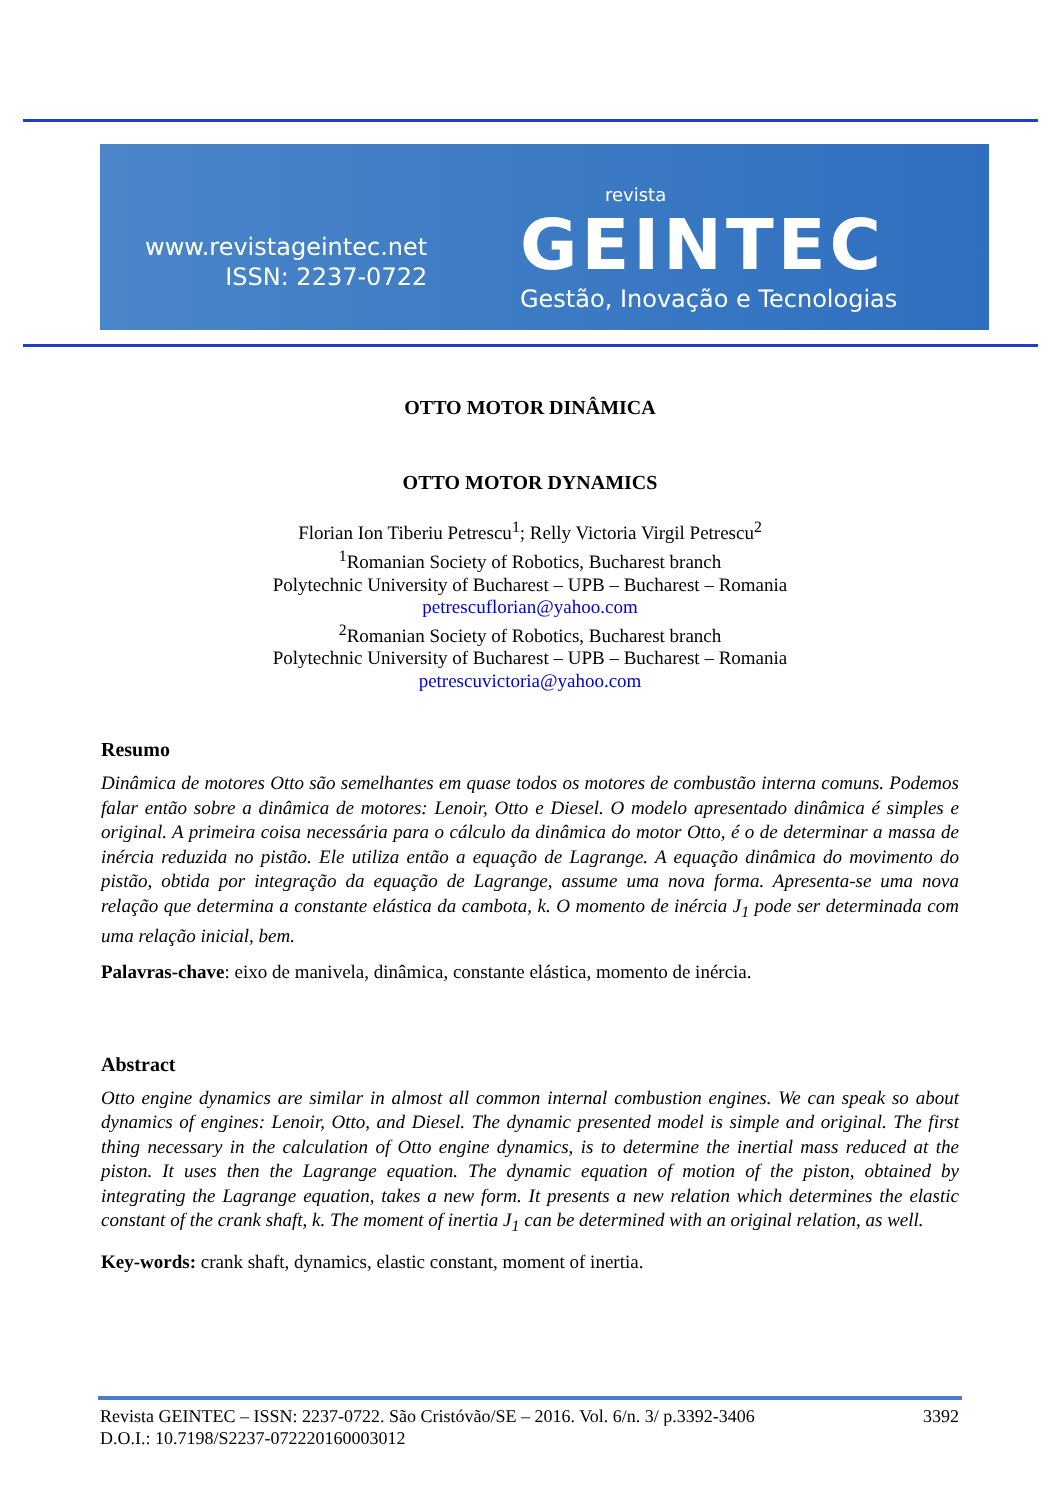www.revistageintec.net
ISSN: 2237-0722
revista
GEINTEC
Gestão, Inovação e Tecnologias
OTTO MOTOR DINÂMICA
OTTO MOTOR DYNAMICS
Florian Ion Tiberiu Petrescu<sup>1</sup>; Relly Victoria Virgil Petrescu<sup>2</sup>
<sup>1</sup> Romanian Society of Robotics, Bucharest branch
Polytechnic University of Bucharest – UPB – Bucharest – Romania
petrescuflorian@yahoo.com
<sup>2</sup> Romanian Society of Robotics, Bucharest branch
Polytechnic University of Bucharest – UPB – Bucharest – Romania
petrescuvictoria@yahoo.com
Resumo
Dinâmica de motores Otto são semelhantes em quase todos os motores de combustão interna comuns. Podemos falar então sobre a dinâmica de motores: Lenoir, Otto e Diesel. O modelo apresentado dinâmica é simples e original. A primeira coisa necessária para o cálculo da dinâmica do motor Otto, é o de determinar a massa de inércia reduzida no pistão. Ele utiliza então a equação de Lagrange. A equação dinâmica do movimento do pistão, obtida por integração da equação de Lagrange, assume uma nova forma. Apresenta-se uma nova relação que determina a constante elástica da cambota, k. O momento de inércia J<sub>1</sub> pode ser determinada com uma relação inicial, bem.
Palavras-chave: eixo de manivela, dinâmica, constante elástica, momento de inércia.
Abstract
Otto engine dynamics are similar in almost all common internal combustion engines. We can speak so about dynamics of engines: Lenoir, Otto, and Diesel. The dynamic presented model is simple and original. The first thing necessary in the calculation of Otto engine dynamics, is to determine the inertial mass reduced at the piston. It uses then the Lagrange equation. The dynamic equation of motion of the piston, obtained by integrating the Lagrange equation, takes a new form. It presents a new relation which determines the elastic constant of the crank shaft, k. The moment of inertia J<sub>1</sub> can be determined with an original relation, as well.
Key-words: crank shaft, dynamics, elastic constant, moment of inertia.
Revista GEINTEC – ISSN: 2237-0722. São Cristóvão/SE – 2016. Vol. 6/n. 3/ p.3392-3406 3392
D.O.I.: 10.7198/S2237-072220160003012